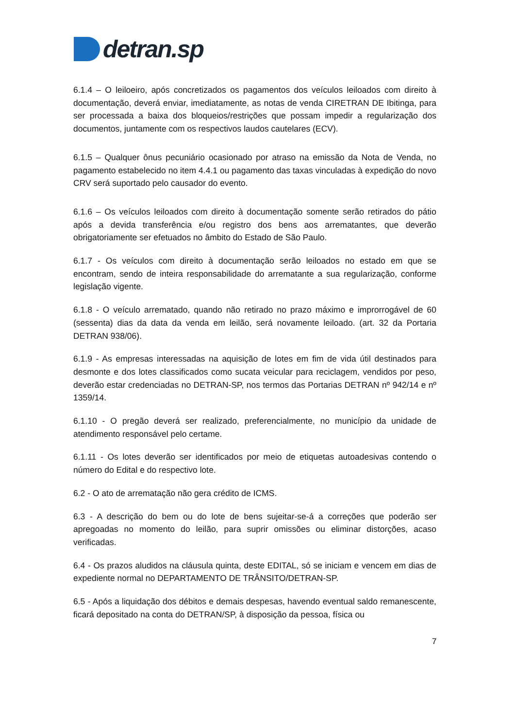detran.sp
6.1.4 – O leiloeiro, após concretizados os pagamentos dos veículos leiloados com direito à documentação, deverá enviar, imediatamente, as notas de venda CIRETRAN DE Ibitinga, para ser processada a baixa dos bloqueios/restrições que possam impedir a regularização dos documentos, juntamente com os respectivos laudos cautelares (ECV).
6.1.5 – Qualquer ônus pecuniário ocasionado por atraso na emissão da Nota de Venda, no pagamento estabelecido no item 4.4.1 ou pagamento das taxas vinculadas à expedição do novo CRV será suportado pelo causador do evento.
6.1.6 – Os veículos leiloados com direito à documentação somente serão retirados do pátio após a devida transferência e/ou registro dos bens aos arrematantes, que deverão obrigatoriamente ser efetuados no âmbito do Estado de São Paulo.
6.1.7 - Os veículos com direito à documentação serão leiloados no estado em que se encontram, sendo de inteira responsabilidade do arrematante a sua regularização, conforme legislação vigente.
6.1.8 - O veículo arrematado, quando não retirado no prazo máximo e improrrogável de 60 (sessenta) dias da data da venda em leilão, será novamente leiloado. (art. 32 da Portaria DETRAN 938/06).
6.1.9 - As empresas interessadas na aquisição de lotes em fim de vida útil destinados para desmonte e dos lotes classificados como sucata veicular para reciclagem, vendidos por peso, deverão estar credenciadas no DETRAN-SP, nos termos das Portarias DETRAN nº 942/14 e nº 1359/14.
6.1.10 - O pregão deverá ser realizado, preferencialmente, no município da unidade de atendimento responsável pelo certame.
6.1.11 - Os lotes deverão ser identificados por meio de etiquetas autoadesivas contendo o número do Edital e do respectivo lote.
6.2 - O ato de arrematação não gera crédito de ICMS.
6.3 - A descrição do bem ou do lote de bens sujeitar-se-á a correções que poderão ser apregoadas no momento do leilão, para suprir omissões ou eliminar distorções, acaso verificadas.
6.4 - Os prazos aludidos na cláusula quinta, deste EDITAL, só se iniciam e vencem em dias de expediente normal no DEPARTAMENTO DE TRÂNSITO/DETRAN-SP.
6.5 - Após a liquidação dos débitos e demais despesas, havendo eventual saldo remanescente, ficará depositado na conta do DETRAN/SP, à disposição da pessoa, física ou
7